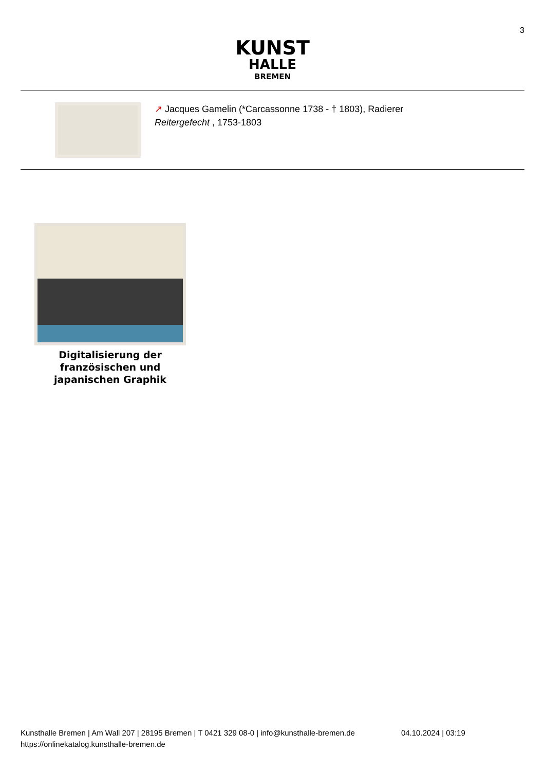3
KUNST
HALLE
BREMEN
↗ Jacques Gamelin (*Carcassonne 1738 - † 1803), Radierer
Reitergefecht , 1753-1803
Digitalisierung der französischen und japanischen Graphik
Kunsthalle Bremen | Am Wall 207 | 28195 Bremen | T 0421 329 08-0 | info@kunsthalle-bremen.de
https://onlinekatalog.kunsthalle-bremen.de
04.10.2024 | 03:19